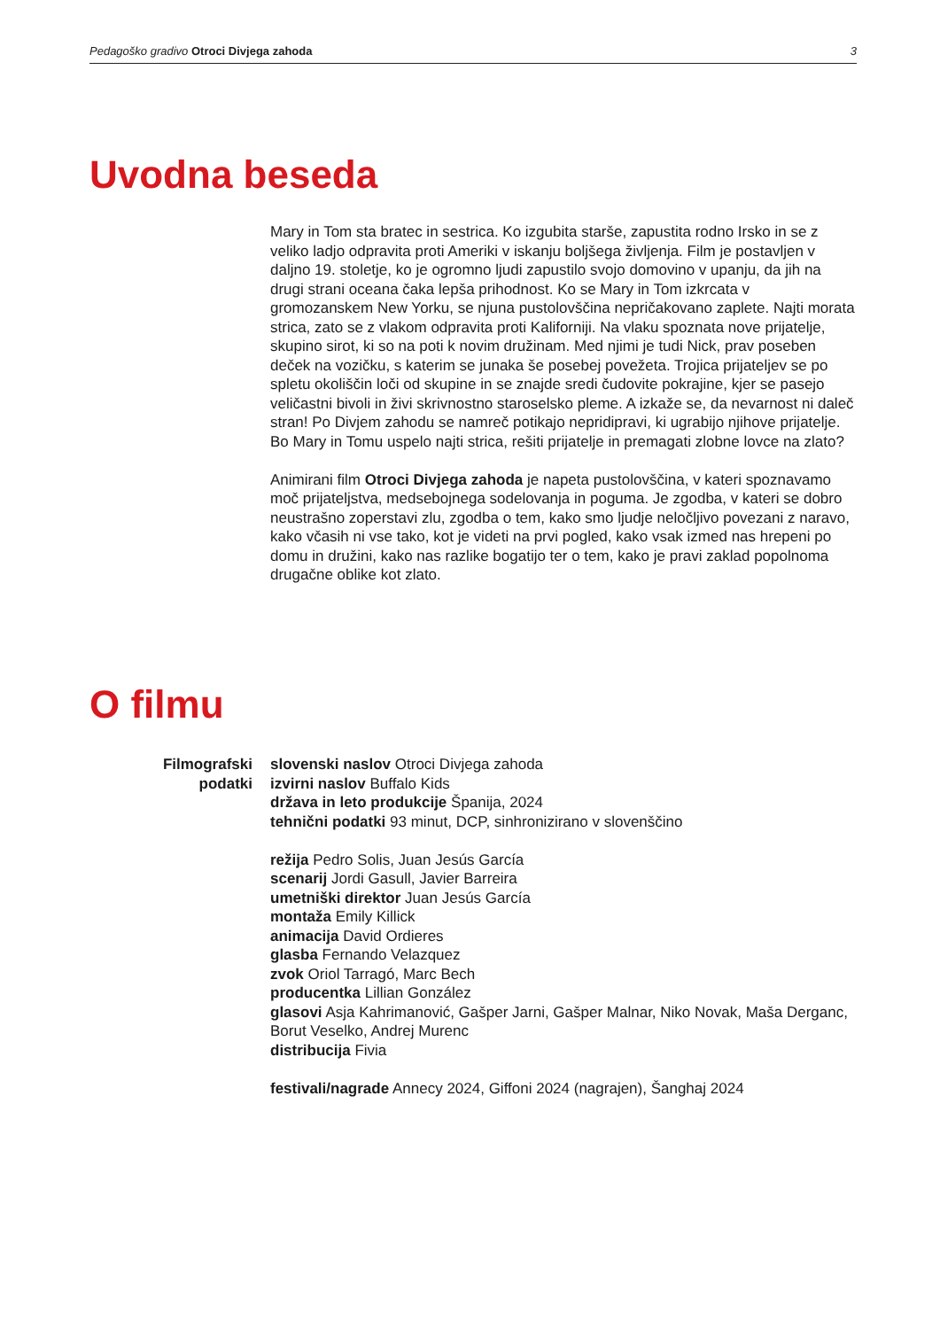Pedagoško gradivo Otroci Divjega zahoda 3
Uvodna beseda
Mary in Tom sta bratec in sestrica. Ko izgubita starše, zapustita rodno Irsko in se z veliko ladjo odpravita proti Ameriki v iskanju boljšega življenja. Film je postavljen v daljno 19. stoletje, ko je ogromno ljudi zapustilo svojo domovino v upanju, da jih na drugi strani oceana čaka lepša prihodnost. Ko se Mary in Tom izkrcata v gromozanskem New Yorku, se njuna pustolovščina nepričakovano zaplete. Najti morata strica, zato se z vlakom odpravita proti Kaliforniji. Na vlaku spoznata nove prijatelje, skupino sirot, ki so na poti k novim družinam. Med njimi je tudi Nick, prav poseben deček na vozičku, s katerim se junaka še posebej povežeta. Trojica prijateljev se po spletu okoliščin loči od skupine in se znajde sredi čudovite pokrajine, kjer se pasejo veličastni bivoli in živi skrivnostno staroselsko pleme. A izkaže se, da nevarnost ni daleč stran! Po Divjem zahodu se namreč potikajo nepridipravi, ki ugrabijo njihove prijatelje. Bo Mary in Tomu uspelo najti strica, rešiti prijatelje in premagati zlobne lovce na zlato?
Animirani film Otroci Divjega zahoda je napeta pustolovščina, v kateri spoznavamo moč prijateljstva, medsebojnega sodelovanja in poguma. Je zgodba, v kateri se dobro neustrašno zoperstavi zlu, zgodba o tem, kako smo ljudje neločljivo povezani z naravo, kako včasih ni vse tako, kot je videti na prvi pogled, kako vsak izmed nas hrepeni po domu in družini, kako nas razlike bogatijo ter o tem, kako je pravi zaklad popolnoma drugačne oblike kot zlato.
O filmu
Filmografski podatki
slovenski naslov Otroci Divjega zahoda
izvirni naslov Buffalo Kids
država in leto produkcije Španija, 2024
tehnični podatki 93 minut, DCP, sinhronizirano v slovenščino
režija Pedro Solis, Juan Jesús García
scenarij Jordi Gasull, Javier Barreira
umetniški direktor Juan Jesús García
montaža Emily Killick
animacija David Ordieres
glasba Fernando Velazquez
zvok Oriol Tarragó, Marc Bech
producentka Lillian González
glasovi Asja Kahrimanović, Gašper Jarni, Gašper Malnar, Niko Novak, Maša Derganc, Borut Veselko, Andrej Murenc
distribucija Fivia
festivali/nagrade Annecy 2024, Giffoni 2024 (nagrajen), Šanghaj 2024